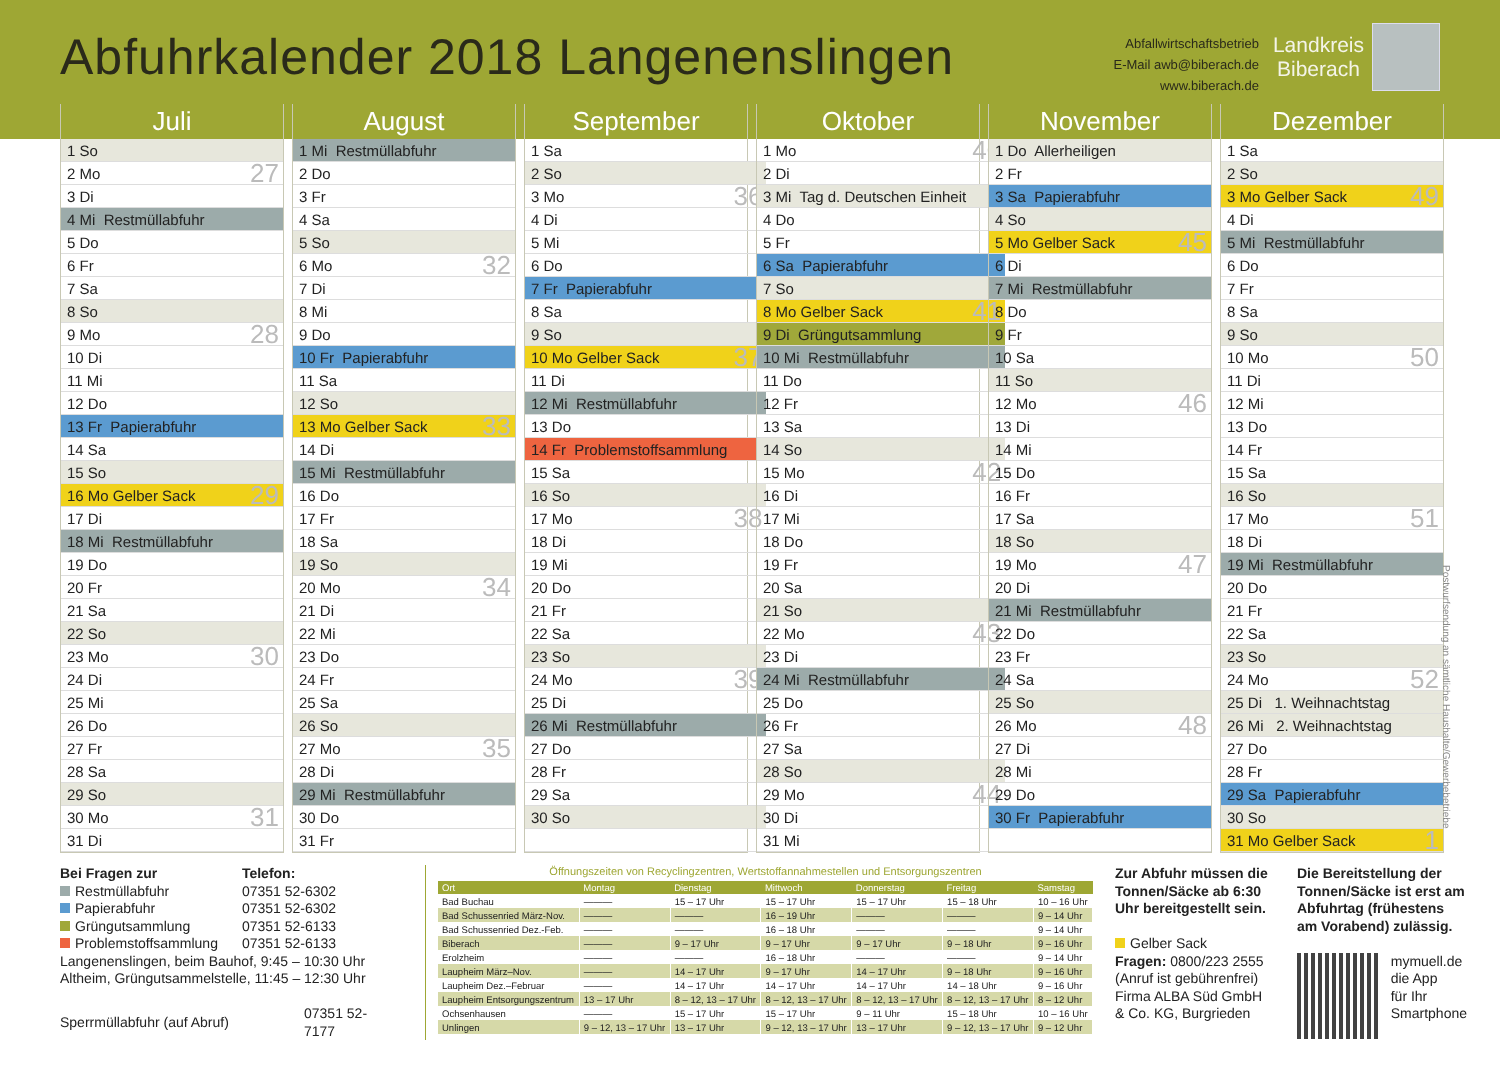Abfuhrkalender 2018 Langenenslingen
Abfallwirtschaftsbetrieb
E-Mail awb@biberach.de
www.biberach.de
Landkreis
Biberach
Juli
| 1 So | |
| 2 Mo | 27 |
| 3 Di | |
| 4 Mi Restmüllabfuhr | |
| 5 Do | |
| 6 Fr | |
| 7 Sa | |
| 8 So | |
| 9 Mo | 28 |
| 10 Di | |
| 11 Mi | |
| 12 Do | |
| 13 Fr Papierabfuhr | |
| 14 Sa | |
| 15 So | |
| 16 Mo Gelber Sack | 29 |
| 17 Di | |
| 18 Mi Restmüllabfuhr | |
| 19 Do | |
| 20 Fr | |
| 21 Sa | |
| 22 So | |
| 23 Mo | 30 |
| 24 Di | |
| 25 Mi | |
| 26 Do | |
| 27 Fr | |
| 28 Sa | |
| 29 So | |
| 30 Mo | 31 |
| 31 Di | |
August
| 1 Mi Restmüllabfuhr | |
| 2 Do | |
| 3 Fr | |
| 4 Sa | |
| 5 So | |
| 6 Mo | 32 |
| 7 Di | |
| 8 Mi | |
| 9 Do | |
| 10 Fr Papierabfuhr | |
| 11 Sa | |
| 12 So | |
| 13 Mo Gelber Sack | 33 |
| 14 Di | |
| 15 Mi Restmüllabfuhr | |
| 16 Do | |
| 17 Fr | |
| 18 Sa | |
| 19 So | |
| 20 Mo | 34 |
| 21 Di | |
| 22 Mi | |
| 23 Do | |
| 24 Fr | |
| 25 Sa | |
| 26 So | |
| 27 Mo | 35 |
| 28 Di | |
| 29 Mi Restmüllabfuhr | |
| 30 Do | |
| 31 Fr | |
September
| 1 Sa | |
| 2 So | |
| 3 Mo | 36 |
| 4 Di | |
| 5 Mi | |
| 6 Do | |
| 7 Fr Papierabfuhr | |
| 8 Sa | |
| 9 So | |
| 10 Mo Gelber Sack | 37 |
| 11 Di | |
| 12 Mi Restmüllabfuhr | |
| 13 Do | |
| 14 Fr Problemstoffsammlung | |
| 15 Sa | |
| 16 So | |
| 17 Mo | 38 |
| 18 Di | |
| 19 Mi | |
| 20 Do | |
| 21 Fr | |
| 22 Sa | |
| 23 So | |
| 24 Mo | 39 |
| 25 Di | |
| 26 Mi Restmüllabfuhr | |
| 27 Do | |
| 28 Fr | |
| 29 Sa | |
| 30 So | |
Oktober
| 1 Mo | 40 |
| 2 Di | |
| 3 Mi Tag d. Deutschen Einheit | |
| 4 Do | |
| 5 Fr | |
| 6 Sa Papierabfuhr | |
| 7 So | |
| 8 Mo Gelber Sack | 41 |
| 9 Di Grüngutsammlung | |
| 10 Mi Restmüllabfuhr | |
| 11 Do | |
| 12 Fr | |
| 13 Sa | |
| 14 So | |
| 15 Mo | 42 |
| 16 Di | |
| 17 Mi | |
| 18 Do | |
| 19 Fr | |
| 20 Sa | |
| 21 So | |
| 22 Mo | 43 |
| 23 Di | |
| 24 Mi Restmüllabfuhr | |
| 25 Do | |
| 26 Fr | |
| 27 Sa | |
| 28 So | |
| 29 Mo | 44 |
| 30 Di | |
| 31 Mi | |
November
| 1 Do Allerheiligen | |
| 2 Fr | |
| 3 Sa Papierabfuhr | |
| 4 So | |
| 5 Mo Gelber Sack | 45 |
| 6 Di | |
| 7 Mi Restmüllabfuhr | |
| 8 Do | |
| 9 Fr | |
| 10 Sa | |
| 11 So | |
| 12 Mo | 46 |
| 13 Di | |
| 14 Mi | |
| 15 Do | |
| 16 Fr | |
| 17 Sa | |
| 18 So | |
| 19 Mo | 47 |
| 20 Di | |
| 21 Mi Restmüllabfuhr | |
| 22 Do | |
| 23 Fr | |
| 24 Sa | |
| 25 So | |
| 26 Mo | 48 |
| 27 Di | |
| 28 Mi | |
| 29 Do | |
| 30 Fr Papierabfuhr | |
Dezember
| 1 Sa | |
| 2 So | |
| 3 Mo Gelber Sack | 49 |
| 4 Di | |
| 5 Mi Restmüllabfuhr | |
| 6 Do | |
| 7 Fr | |
| 8 Sa | |
| 9 So | |
| 10 Mo | 50 |
| 11 Di | |
| 12 Mi | |
| 13 Do | |
| 14 Fr | |
| 15 Sa | |
| 16 So | |
| 17 Mo | 51 |
| 18 Di | |
| 19 Mi Restmüllabfuhr | |
| 20 Do | |
| 21 Fr | |
| 22 Sa | |
| 23 So | |
| 24 Mo | 52 |
| 25 Di 1. Weihnachtstag | |
| 26 Mi 2. Weihnachtstag | |
| 27 Do | |
| 28 Fr | |
| 29 Sa Papierabfuhr | |
| 30 So | |
| 31 Mo Gelber Sack | 1 |
Postwurfsendung an sämtliche Haushalte/Gewerbebetriebe
| Bei Fragen zur | Telefon: |
| Restmüllabfuhr | 07351 52-6302 |
| Papierabfuhr | 07351 52-6302 |
| Grüngutsammlung | 07351 52-6133 |
| Problemstoffsammlung | 07351 52-6133 |
Langenenslingen, beim Bauhof, 9:45 – 10:30 Uhr
Altheim, Grüngutsammelstelle, 11:45 – 12:30 Uhr
| Sperrmüllabfuhr (auf Abruf) | 07351 52-7177 |
Öffnungszeiten von Recyclingzentren, Wertstoffannahmestellen und Entsorgungszentren
| Ort | Montag | Dienstag | Mittwoch | Donnerstag | Freitag | Samstag |
| --- | --- | --- | --- | --- | --- | --- |
| Bad Buchau | ——— | 15 – 17 Uhr | 15 – 17 Uhr | 15 – 17 Uhr | 15 – 18 Uhr | 10 – 16 Uhr |
| Bad Schussenried März-Nov. | ——— | ——— | 16 – 19 Uhr | ——— | ——— | 9 – 14 Uhr |
| Bad Schussenried Dez.-Feb. | ——— | ——— | 16 – 18 Uhr | ——— | ——— | 9 – 14 Uhr |
| Biberach | ——— | 9 – 17 Uhr | 9 – 17 Uhr | 9 – 17 Uhr | 9 – 18 Uhr | 9 – 16 Uhr |
| Erolzheim | ——— | ——— | 16 – 18 Uhr | ——— | ——— | 9 – 14 Uhr |
| Laupheim März–Nov. | ——— | 14 – 17 Uhr | 9 – 17 Uhr | 14 – 17 Uhr | 9 – 18 Uhr | 9 – 16 Uhr |
| Laupheim Dez.–Februar | ——— | 14 – 17 Uhr | 14 – 17 Uhr | 14 – 17 Uhr | 14 – 18 Uhr | 9 – 16 Uhr |
| Laupheim Entsorgungszentrum | 13 – 17 Uhr | 8 – 12, 13 – 17 Uhr | 8 – 12, 13 – 17 Uhr | 8 – 12, 13 – 17 Uhr | 8 – 12, 13 – 17 Uhr | 8 – 12 Uhr |
| Ochsenhausen | ——— | 15 – 17 Uhr | 15 – 17 Uhr | 9 – 11 Uhr | 15 – 18 Uhr | 10 – 16 Uhr |
| Unlingen | 9 – 12, 13 – 17 Uhr | 13 – 17 Uhr | 9 – 12, 13 – 17 Uhr | 13 – 17 Uhr | 9 – 12, 13 – 17 Uhr | 9 – 12 Uhr |
Zur Abfuhr müssen die Tonnen/Säcke ab 6:30 Uhr bereitgestellt sein.
Gelber Sack
Fragen: 0800/223 2555
(Anruf ist gebührenfrei)
Firma ALBA Süd GmbH & Co. KG, Burgrieden
Die Bereitstellung der Tonnen/Säcke ist erst am Abfuhrtag (frühestens am Vorabend) zulässig.
mymuell.de
die App
für Ihr
Smartphone